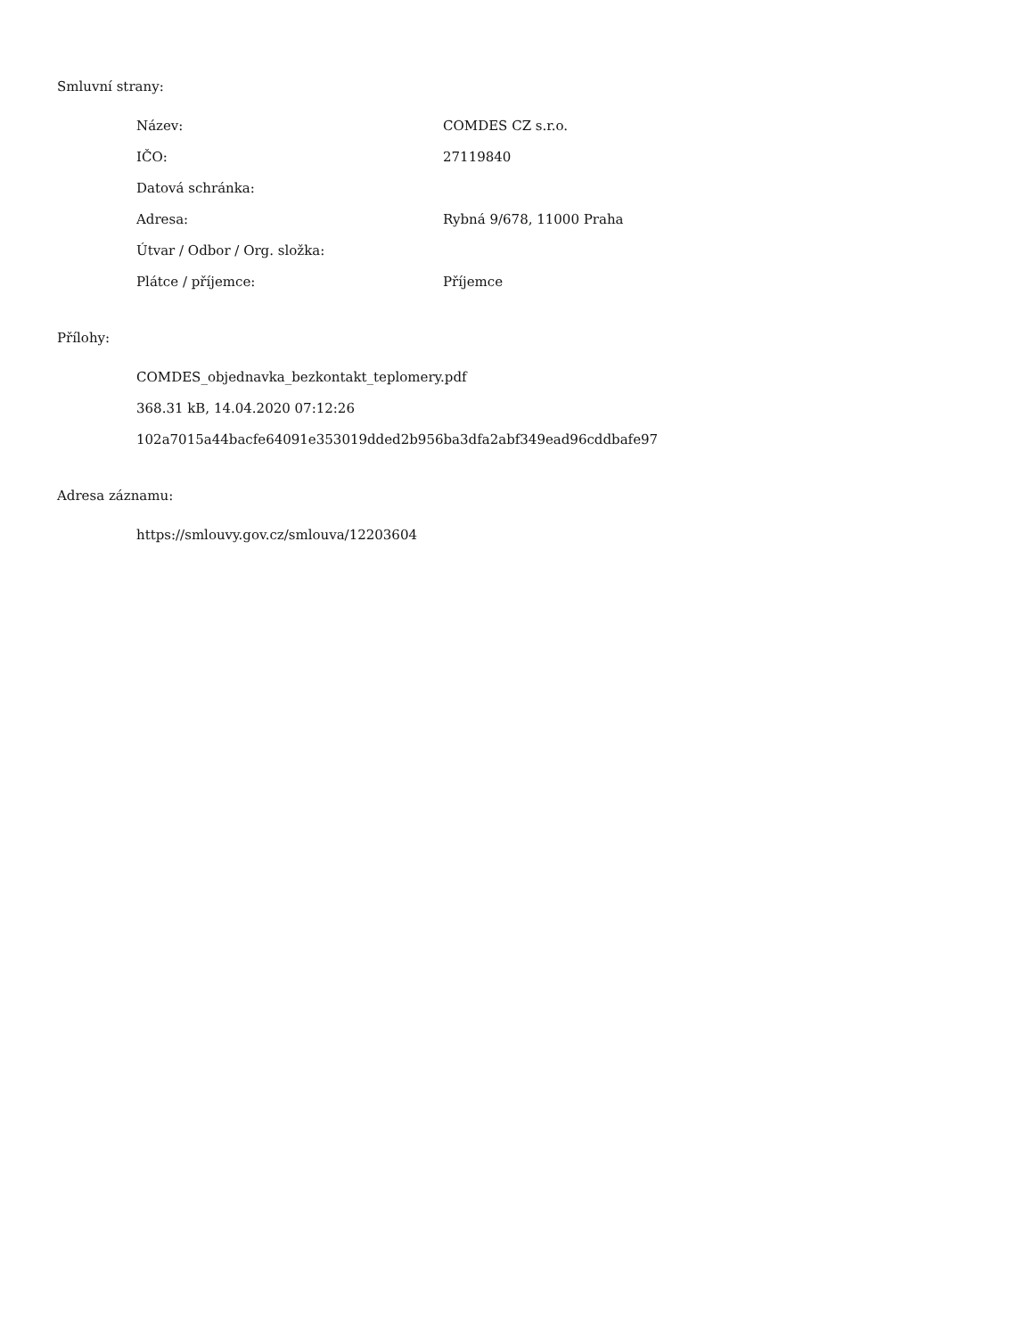Smluvní strany:
| Název: | COMDES CZ s.r.o. |
| IČO: | 27119840 |
| Datová schránka: | |
| Adresa: | Rybná 9/678, 11000 Praha |
| Útvar / Odbor / Org. složka: | |
| Plátce / příjemce: | Příjemce |
Přílohy:
COMDES_objednavka_bezkontakt_teplomery.pdf
368.31 kB, 14.04.2020 07:12:26
102a7015a44bacfe64091e353019dded2b956ba3dfa2abf349ead96cddbafe97
Adresa záznamu:
https://smlouvy.gov.cz/smlouva/12203604